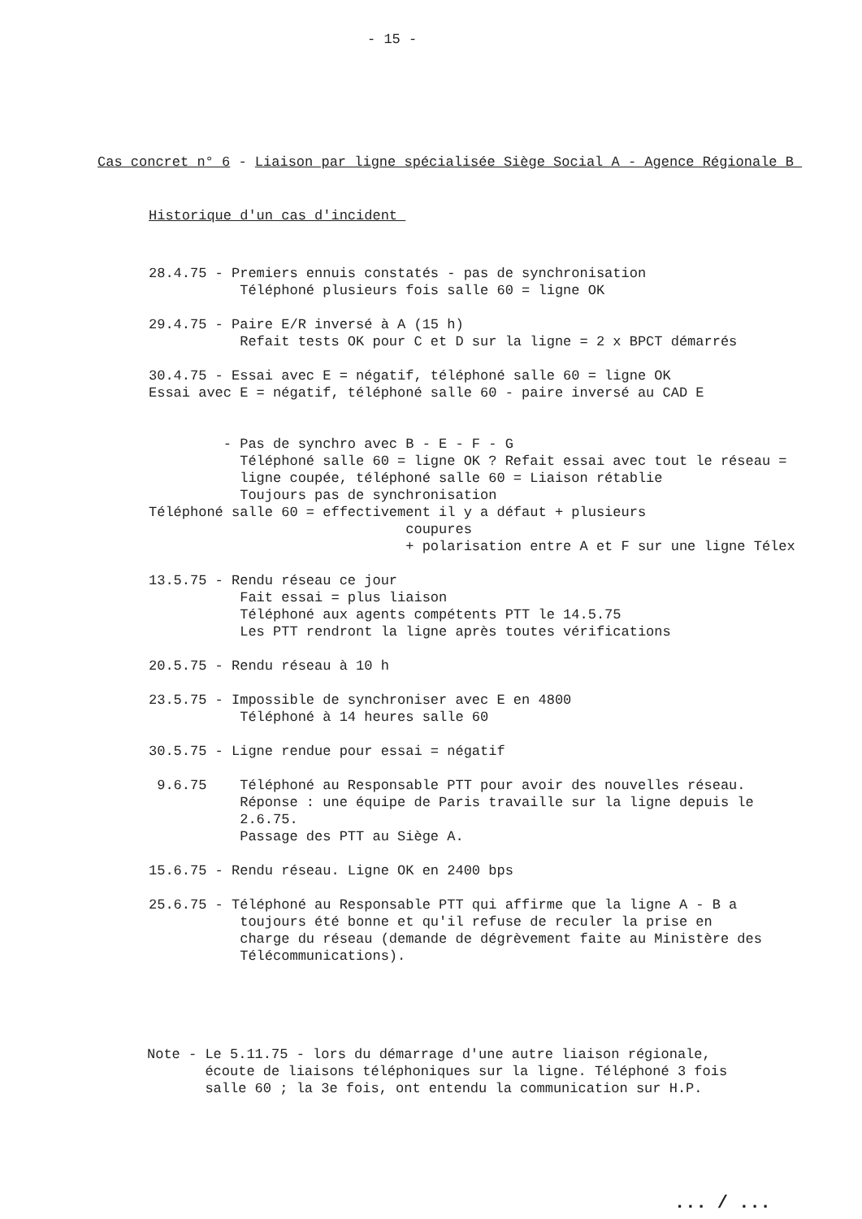- 15 -
Cas concret n° 6 - Liaison par ligne spécialisée Siège Social A - Agence Régionale B
Historique d'un cas d'incident
28.4.75 - Premiers ennuis constatés - pas de synchronisation Téléphoné plusieurs fois salle 60 = ligne OK 29.4.75 - Paire E/R inversé à A (15 h) Refait tests OK pour C et D sur la ligne = 2 x BPCT démarrés 30.4.75 - Essai avec E = négatif, téléphoné salle 60 = ligne OK Essai avec E = négatif, téléphoné salle 60 - paire inversé au CAD E - Pas de synchro avec B - E - F - G Téléphoné salle 60 = ligne OK ? Refait essai avec tout le réseau = ligne coupée, téléphoné salle 60 = Liaison rétablie Toujours pas de synchronisation Téléphoné salle 60 = effectivement il y a défaut + plusieurs coupures + polarisation entre A et F sur une ligne Télex 13.5.75 - Rendu réseau ce jour Fait essai = plus liaison Téléphoné aux agents compétents PTT le 14.5.75 Les PTT rendront la ligne après toutes vérifications 20.5.75 - Rendu réseau à 10 h 23.5.75 - Impossible de synchroniser avec E en 4800 Téléphoné à 14 heures salle 60 30.5.75 - Ligne rendue pour essai = négatif 9.6.75 Téléphoné au Responsable PTT pour avoir des nouvelles réseau. Réponse : une équipe de Paris travaille sur la ligne depuis le 2.6.75. Passage des PTT au Siège A. 15.6.75 - Rendu réseau. Ligne OK en 2400 bps 25.6.75 - Téléphoné au Responsable PTT qui affirme que la ligne A - B a toujours été bonne et qu'il refuse de reculer la prise en charge du réseau (demande de dégrèvement faite au Ministère des Télécommunications).
Note - Le 5.11.75 - lors du démarrage d'une autre liaison régionale, écoute de liaisons téléphoniques sur la ligne. Téléphoné 3 fois salle 60 ; la 3e fois, ont entendu la communication sur H.P.
... / ...